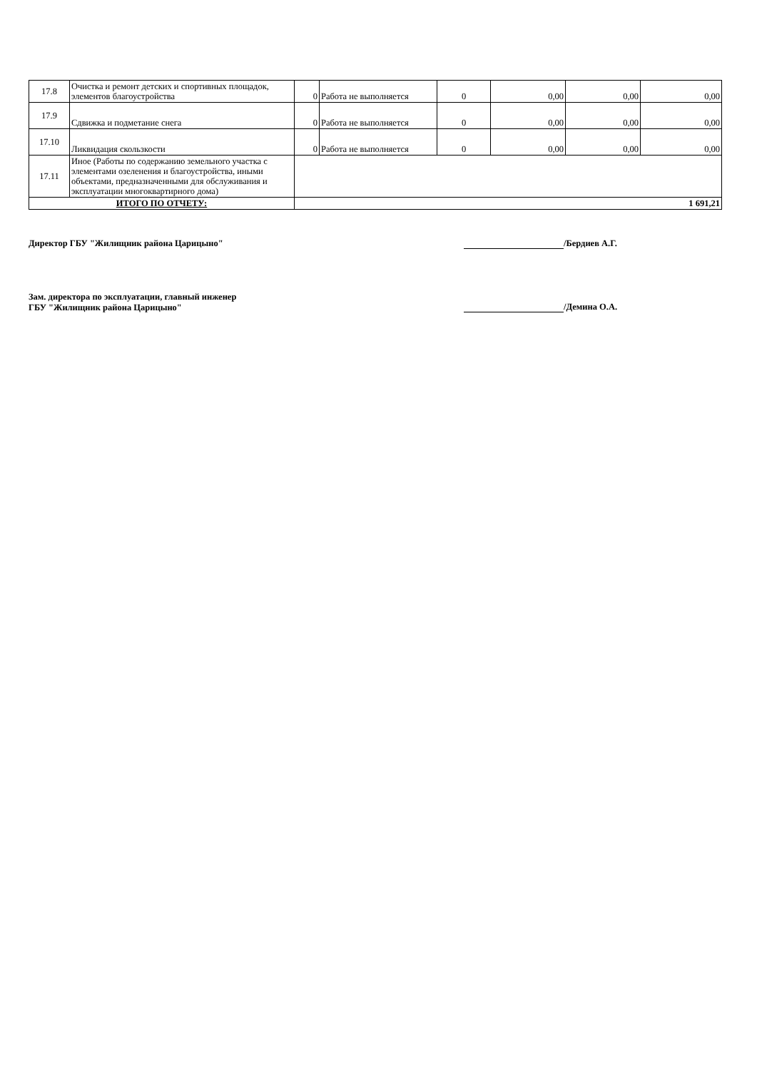| 17.8 | Очистка и ремонт детских и спортивных площадок, элементов благоустройства | 0 | Работа не выполняется | 0 | 0,00 | 0,00 | 0,00 |
| 17.9 | Сдвижка и подметание снега | 0 | Работа не выполняется | 0 | 0,00 | 0,00 | 0,00 |
| 17.10 | Ликвидация скользкости | 0 | Работа не выполняется | 0 | 0,00 | 0,00 | 0,00 |
| 17.11 | Иное (Работы по содержанию земельного участка с элементами озеленения и благоустройства, иными объектами, предназначенными для обслуживания и эксплуатации многоквартирного дома) | | | | | | |
| ИТОГО ПО ОТЧЕТУ: | | 1 691,21 | | | | | |
Директор ГБУ "Жилищник района Царицыно" /Бердиев А.Г.
Зам. директора по эксплуатации, главный инженер
ГБУ "Жилищник района Царицыно"
/Демина О.А.